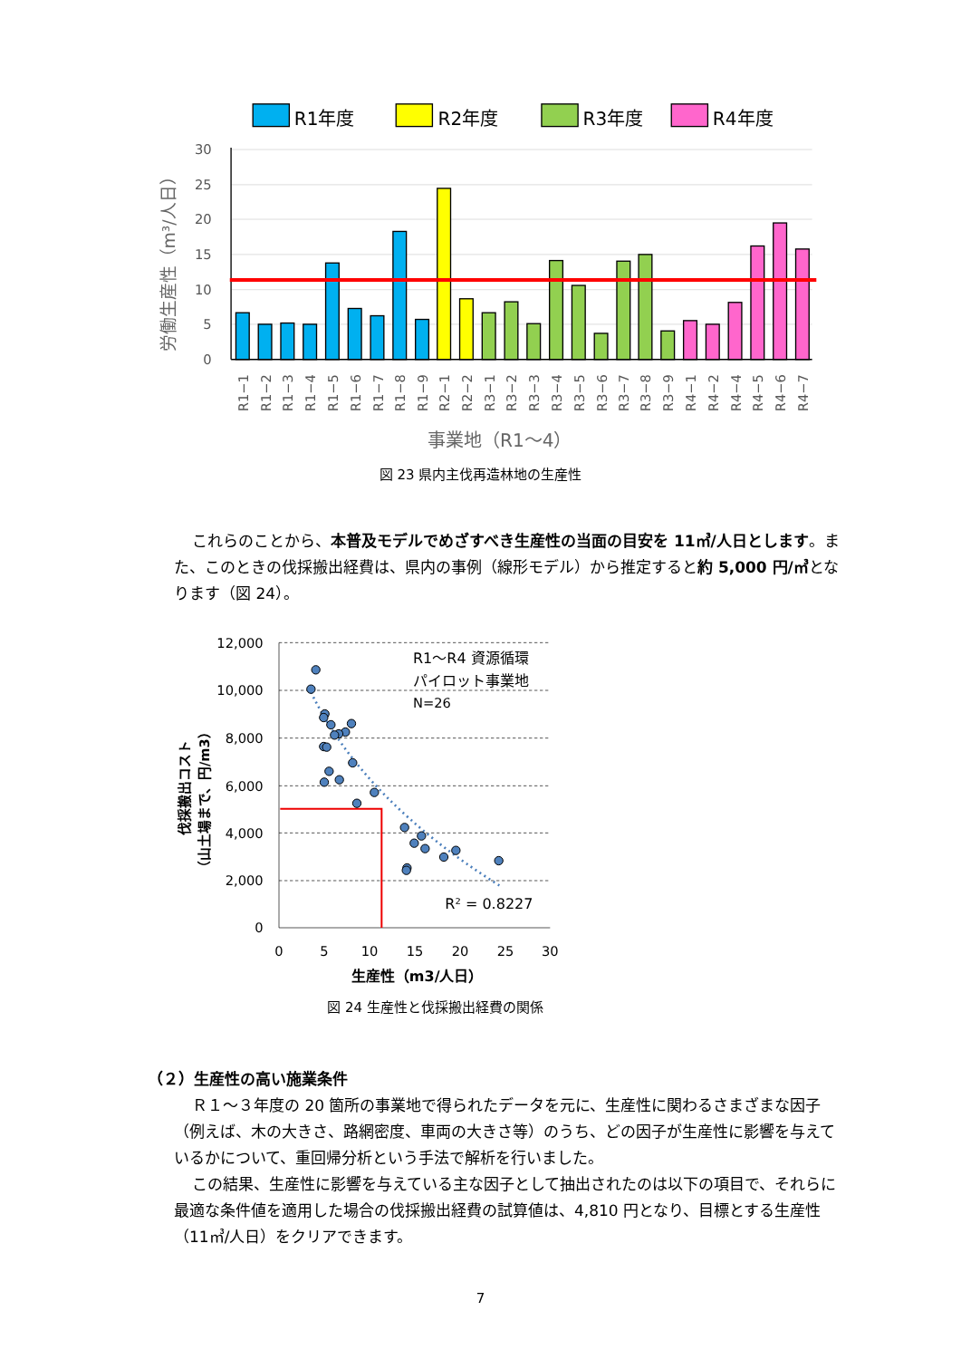R1年度
R2年度
R3年度
R4年度
30
25
20
15
10
5
0
労働生産性（m³/人日）
R1−1
R1−2
R1−3
R1−4
R1−5
R1−6
R1−7
R1−8
R1−9
R2−1
R2−2
R3−1
R3−2
R3−3
R3−4
R3−5
R3−6
R3−7
R3−8
R3−9
R4−1
R4−2
R4−4
R4−5
R4−6
R4−7
事業地（R1～4）
図 23 県内主伐再造林地の生産性
これらのことから、本普及モデルでめざすべき生産性の当面の目安を 11㎥/人日とします。また、このときの伐採搬出経費は、県内の事例（線形モデル）から推定すると約 5,000 円/㎥となります（図 24）。
12,000
10,000
8,000
6,000
4,000
2,000
0
0
5
10
15
20
25
30
生産性（m3/人日）
伐採搬出コスト
（山土場まで、円/m3）
R1～R4 資源循環
パイロット事業地
N=26
R² = 0.8227
図 24 生産性と伐採搬出経費の関係
（２）生産性の高い施業条件
Ｒ１～３年度の 20 箇所の事業地で得られたデータを元に、生産性に関わるさまざまな因子（例えば、木の大きさ、路網密度、車両の大きさ等）のうち、どの因子が生産性に影響を与えているかについて、重回帰分析という手法で解析を行いました。
この結果、生産性に影響を与えている主な因子として抽出されたのは以下の項目で、それらに最適な条件値を適用した場合の伐採搬出経費の試算値は、4,810 円となり、目標とする生産性（11㎥/人日）をクリアできます。
7